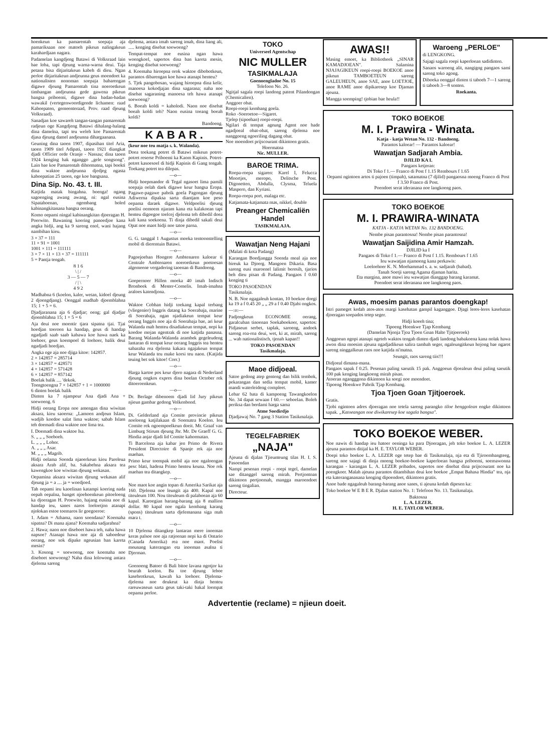hoenkeun ka pamarentah soepaja aja pamariksaan noe matoeh pikeun nalingakeun karahardjaan nagara.
Padamelan kangdjeng Batawi di Volksraad lain bae loba, tapi djeung warna-warna deui. Taja petana bisa ditjaritakeun kabeh di dieu. Ngan perloe ditjaritakeun andjeunna geus moendoet ka nationalisten nonoman soepaja babarengan digawe djeung Pamarentah tina noeroetkeun timbangan andjeunna gede gawena pikeun bangsa priboemi, digawe dina badan-badan wawakil (vertegenwoordigende lichamen: raad Kaboepaten, gemeenteraad, Prov. raad djeung Volksraad).
Sanadjan koe sawareh tangan-tangan pamarentah radjeun oge Kangdjeng Batawi dihalang-halang dina damelna, tapi teu weleh koe Pamarentah djasa djeung damel andjeunna dihargaanana.
Geuning dina taoen 1907, dipasihan titel Aria, taoen 1909 titel Adipati, taoen 1921 diangkat djadi Officier orde Oranje - Nassau; dina taoen 1924 kenging hak nganggo „gele songsong". Lain bae koe Pamarentah dihormatna, tapi boekti dina waktoe andjeunna djedjeg ngasta kaboepatian 25 taoen, oge koe bangsana.
Dina Sip. No. 43. t. III.
Katjida matak bingahna. boenga! ngang sagoenging awang awang, ni: ngal eusina Sipatahoenan, ngembang boled kabinangkitanana bangsa oerang.
Komo oepami ningal kabinangkitan djoeragan H. Poerwito. Bawaning koering panoedjoe kana angka hidji, ang ka 9 sareng enol, wani hajang nambihan kieu.
3 × 37 = 111
11 × 91 = 1001
1001 × 111 = 111111
3 × 7 × 11 × 13 × 37 = 111111
5 = Pantja tengah.
8 1 6
\ | /
3 — 5 — 7
/ | \
4 9 2
Madhabna 6 (koelon, kaler, wetan, kidoel djeung 2 djoengdjang). Oenggal madhab djoemblahna 15; 1 + 5 = 6.
Djadjaranana aja 6 djadjar; oeng; gal djadjar djoemblahna 15; 1 + 5 = 6
Aja deui noe moentir tjara sipatna tjai. Tjai hoedjan toeroen ka handap, geus di handap ngadjadi saab saab kabawa koe hawa naek ka loehoer, geus koempoel di loehoer, balik deui ngadjadi hoedjan.
Angka oge aja noe djiga kitoe: 142857.
2 × 142857 = 285714
3 × 142857 = 428571
4 × 142857 = 571428
6 × 142857 = 857142
Boelak balik .... 'dekok.
Toengtoengna 7 × 142857 + 1 = 1000000
6 dinten boelak balik
Dinten ka 7 njampeur Ana djadi Ana + soewoeng. 6
Hidji oerang Eropa noe amengan dina wiwitan aksara, kieu saoerna: „Lamoen andjeun Islam, wadjib koedoe salat lima waktoe; sabab Islam teh doemadi dina waktoe noe lima tea.
I. Doemadi dina waktoe Isa.
S. „ „ „ Soeboeh.
L. „ „ „ Lohor.
A. „ „ „ Asar.
M. „ „ „ Magrib.
Hidji oelama Soenda njaoerkeun kieu Pareleua aksara Arab alif, ba. Sakabehna aksara tea kawengkoe koe wiwitan djeung wekasan.
Oepamina aksara wiwitan djeung wekasan alif djeung ja = a .... ja = woedjoed.
Tah oepami ieu kaoelinan katampi koering nada oepah oepalna, banget njoehoenkeun pitoeloeng ka djoeragan H. Proewito, hajang eusina noe di handap ieu, sanes naros loeloetjon atanapi njolokan estoe toemaros lir goegoeroe:
1. Adam = Athama, naon soendana? Koemaha sipatna? Di mana ajana? Koemaha sadjarahna?
2. Hawa; naon noe diseboet hawa teh, naha hawa napsoe? Atanapi hawa noe aja di saboedeur oerang, noe sok dipake ngeusian ban kareta mesin?
3. Kosong = soewoeng, noe koemaha noe diseboet soewoeng? Naha dina lolowong antara djelema sareng
djelema, antara imah sareng imah, dina liang ali, ..... kenging disebat soewoeng?
Tempat-tempat noe eusina ngan hawa woengkoel, sapertos dina ban kareta mesin, kenging disebat soewoeng?
4. Koemaha hiroepna orok waktoe dibobotkeun, parantos dibarengan koe hawa atanapi henteu?
5. Tjek pangobosan, wajang hiroepna dina kelir, manoesa kokodjajan dina sagarana; naha noe disebat sagaraning manoesa teh hawa atanapi soewoeng?
6. Boeah koldi = kaholodi. Naon noe disebat boeah koldi teh? Naon eusina toeang boeah koldi?
Bandoeng.
KABAR.
(keur noe teu matja s. k. Walanda).
Doea toekang potret di Batawi mikeun potret-potret reserse Priboemi ka Kaom Kapinis. Potret-potret kasoesoel di hidji Kapinis di Gang tengah. Toekang potret tea dilepas.
—o—
Hidji hoepmandor di Tegal ngasoet lima pamili soepaja oelah daek digawe keur bangsa Eropa. Pagawe-pagawe pabrik goela Pagongan djeung Adiwerna dipaksa sarta diantjam koe peso oepama daraek digawe. Veldpoelisi djeung poelisi oemoem njaram kana eta kalakoean tapi henteu digoegoe toelcej djelema teh dibedil doea kali kana soekoena. Ti dinja dibedil sakali deui Opat noe maot hidji noe tatoe parna.
—o—
G. G. tanggal 1 Augustus moeka tentoonstelling mobil di dierentuin Batawi.
—o—
Pagoejoeban Hoogere Ambtenaren kaloear ti Centrale Ambtenaren noeroetkeun poetoesan algemeene vergadering taoenan di Bandoeng.
—o—
Goepernoer Hillen moeka 40 imah Indisch Bronbeek di Mester-Cornelis. Imah-imahna araloes katendjona.
—o—
Waktoe Cobhan hidji toekang kapal terbang (vliegenier) Inggris datang ka Soerabaja, marine di Soerabaja, ngan njadiakeun tempat keur oerang Inggris noe aja di Soerabaja bae, ari keur Walanda mah henteu disadiakeun tempat, nepi ka koedoe mojan ngentrak di noe katjida panasna. Barang Walanda-Walanda arambek gegeleudeng lantaran di tempat keur oerang Inggris tea henteu sabaraha rea djelema kakara ngajakeun tempat keur Walanda teu make korsi teu naon. (Katjida teuing bet sok kitoe! Corr.)
—o—
Harga kartoe pos keur djero nagara di Nederland djeung ongkos expres dina boelan October rek ditoeroenkeun.
—o—
Dr. Berlage dibenoem djadi lid Jury pikeun njieun gambar gedong Volkenbond.
—o—
Di. Gelderland aja Comite provincie pikeun noeloeng katjilakaan di Soematra Koelon. Ieu Comite rek ngoempoelkeun doeit. Mr. Graaf van Limburg Stirum djeung Jhr. Mr. De Graeff G. G. Hindia anjar djadi lid Comite kahormatan.
Ti Barcelona aja kabar jen Primo de Rivera President Directoire di Spanje rek aja noe maehan.
Primo keur toempak mobil aja noe ngaloengan pesc blati, hadena Primo henteu keuna. Noe rek maehan tea ditangkep.
—o—
Noe maot koe angin topan di Amerika Sarikat aja 160. Djelema noe leungit aja 400. Kapal noe titeuleum 100. Nou titeuleum di palaboean aja 60 kapal. Karoegian barang-barang aja 8 mallion dollar. 80 kapal noe ngala kembang karang (spons) titeuleum sarta djelemanana siga mah mara t.
—o—
10 Djelema ditangkep lantaran mere inoeman keras palsoe noe aja ratjoenan nepi ka di Ontario (Canada Amerika) rea noe maot. Poelisi meunang katerangan eta inoeman asalna ti Djerman.
—o—
Goenoeng Batoer di Bali bitoe lavana ngotjor ka beurah koelon. Ba toe djeung leboe kasebrotkeun, kawah ka loehoer. Djelema-djelema noe deukeut ka dinja henteu rareuwaseun sarta geus taki-taki bakal loempat oepama perloe.
TOKO
Universeel Agentschap
NIC MULLER
TASIKMALAJA
Goenoengladoe No. 15
Telefoon No. 26.
Ngitjal sagala roepi landong patent Pilandongan (Chemicalien).
Anggoer obat.
Roepi-roepi kembang goela.
Roko -Soeroetoe—Sigaret.
Tjelep (sipoehan) roepi-roepi.
Ngilari di tempat ageung Agent noe bade ngadjoeal obat-obat, sareng djelema noe nanggoeng ngoeriling dagang obat.
Noe moendoet prijscourant dikintoen gratis.
Hoermatna
Nic. MULLER.
BAROE TRIMA.
Roepa-roepa sigaren: Karel I, Felucca Moortjes, meropo, Delitsche Post. Digonetten, Abdulla, Clysma, Teluela Maspero, dan Kyriasi.
Roepa-roepa port, malaga etc.
Katjamata-katjamata mas, nikkel, double
Preanger Chemicaliën Handel
TASIKMALAJA.
Wawatjan Neng Hajani
(Malati di kota Padang)
Karangan Boedjangga Soenda moal aja noe bireuk ka Djoerg. Mangoen Dikaria. Basa sareng eusi maroenel lalimit beresih, tjarios beh dieu pisan di Padang. Pangaos f 0.60 kenging ti
TOKO PASOENDAN
Tasikmalaja.
N. B. Noe ngagaleuh kontan, 10 boekoe doegi ka 19 a f 0.45 20 „ „ 29 a f 0.40 Djabi ongkos.
—:o:—
Padjengkeun ECONOMIE oerang, garalcuban tinoenan Soekaboekoer, sapertos: Pidjaseun serbet, taplak, saroeng, andoek sareng roa-roa deui, wet, ki at, mirah, sareng ... wah nationalistisch, tjenah kapan!!
TOKO PASOENDAN
Tasikmalaja.
Maoe didjoeal.
Satoe gedong atep genteng dan bilik tembok, pekarangan dan sedia tempat mobil, kamer mandi waterleideng compleet.
Lebar 62 bata di kampoeng Tawangkoelon No. 34 dapat sewaan f 60.— seboelan. Boleh periksa dan berdami harga sama
Atme Soedirdjo
Djadjawaj No. 7 gang 3 Station Tasikmalaja.
TEGELFABRIEK
„NAJA"
Ajeuna di djalan Tjieunteung tilas H. I. S. Pasoendan
Nampi pesenan roepi - roepi tegel, damelan sae ditanggel sareng mirah. Pertjontoan dikintoen pertjoemah, mangga maroendoet sareng tingalian.
Directeur.
AWAS!!
Masing emoet, ka Bibliotheek „SINAR KAMADJOEAN". Salamina NJAJAGIKEUN roepi-roepi BOEKOE anoe pikeun TAMBOETEUN sareng GALEUHEUN, anoe SAE, anoe LOETJOE, anoe RAME anoe dipikaresep koe Djaman ajeuna.
Mangga soemping! tjobian bae heula!!
Waroeng „PERLOE"
di LENGKONG.
Sajagi sagala roepi kaperloean sadidinten.
Sanaos waroeng alit, nangigng pangaos sami sareng toko agong.
Diboeka oenggal dinten ti taboeh 7—1 sareng ti taboeh 3—8 sonten.
Roekanta.
TOKO BOEKOE
M. I. Prawira - Winata.
Katja - katja Wetan No. 132 - Bandoeng.
Parantos kaloear! — Parantos kaloear!
Wawatjan Sadjarah Ambia.
DJILID KA I.
Pangaos ketjeran:
Di Toko f 1.— Franco di Post f 1.15 Rembours f 1.65
Oepami ngintoen artos ti pajoen (timpah), satamatna (7 djilid) pangaosna moeng Franco di Post f 3.50 Franco di Post.
Poendoet serat ideranana noe langkoeng paos.
TOKO BOEKOE
M. I. PRAWIRA-WINATA
KATJA - KATJA WETAN No. 132 BANDOENG.
Nembe pisan parantosna! Nembe pisan parantosna!
Wawatjan Saijidina Amir Hamzah.
DJILID ka I
Pangaos di Toko f 1.— Franco di Post f 1.15. Rembours f 1.65
Ieu wawatjan njamoeng kana perkawis:
Loeloehoer K. N. Moehammad s. a. w. sadjarah (babad).
Tanah Soetji sareng Agama djaman harita.
Eta margina, anoe mawi ieu wawatjan dianggap barang karamat.
Poendoet serat ideranana noe langkoeng paos.
Awas, moesim panas parantos doengkap!
Istri pameget kedah atos-atos margi kasehatan gampil kaganggoe. Djagi leres-leres kasehatan djoeragan soepados tetep seger.
Hidji koeeh tina;
Tipoeng Hoenkwe Tjap Kembang
(Damelan Njonja Tjoa Tjoen Goan Halte Tjitjoeroek)
Anggoeun ngopi atanapi ngeteh waktos tengah dinten djadi landong babakoena kana nolak hawa awon dina moesim ajeuna ngadjadikeun salira tambah seger, ngaleungitkeun hojong bae ngarot sareng ninggalkeun raos noe katjida ni'matna.
Seungit, raos sareng tiis!!!
Didjoeal dimana-mana.
Pangaos sapak f 0.25. Pesenan paling saeutik 15 pak. Anggoeun djoealeun deui paling saeutik 100 pak kenging langkoeng mirah pisan.
Atoeran ngangggona dikintoen ka soegi noe moendoet.
Tipoeng Hoenkwe Pabrik Tjap Kembang.
Tjoa Tjoen Goan Tjitjoeroek.
Gratis.
Tjobi ngintoen adres djoeragan noe tetela sareng parangko tiloe benggolean engke dikintoen sapak. „Katoeangan noe diwikaresep koe sagala bangsa".
TOKO BOEKOE WEBER.
Noe nawis di handap ieu hatoer oeninga ka para Djoeragan, jeh toko boekoe L. A. LEZER ajeuna parantos ditijal ka H. E. TAYLOR WEBER.
Doepi toko boekoe L. A. LEZER oge tetep bae di Tasikmalaja, nja eta di Tjiroembangteeg, sareng noe sajagi di dinja moeng boekoe-boekoe kaperloean bangsa priboemi, soemawonna karangan - karangan L. A. LEZER pribados, sapertos noe disebat dina prijscourant noe ka poengkoer. Malah ajeuna parantos ditambihan deui koe boekoe „Empat Bahasa Hindia" tea, nja eta katerangananana kenging dipoendoet, dikintoen gratis.
Anoe bade ngagaleuh barang-barang anoe sanes, ti ajeuna kedah dipesen ka:
Toko boekoe W E B E R. Djalan station No. 1: Telefoon No. 13. Tasikmalaja.
Baktosna
L. A. LEZER.
H. E. TAYLOR WEBER.
Advertentie (reclame) = njieun doeit.